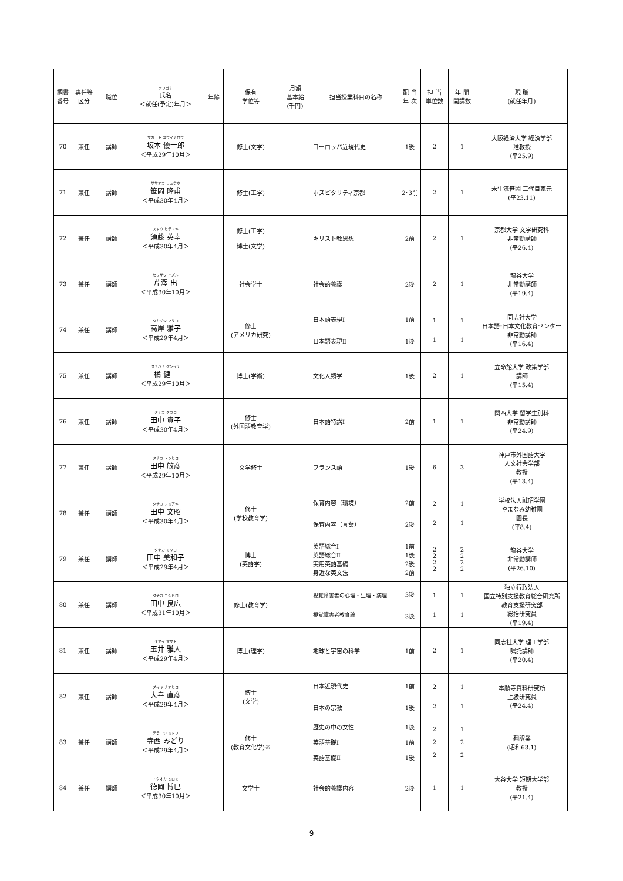| 調書 番号 | 専任等 区分 | 職位 | フリガナ 氏名 ＜就任(予定)年月＞ | 年齢 | 保有 学位等 | 月額 基本給 (千円) | 担当授業科目の名称 | 配 当 年 次 | 担 当 単位数 | 年 間 開講数 | 現 職 (就任年月) |
| --- | --- | --- | --- | --- | --- | --- | --- | --- | --- | --- | --- |
| 70 | 兼任 | 講師 | サカモト ユウイチロウ 坂本 優一郎 ＜平成29年10月＞ | | 修士(文学) | | ヨーロッパ近現代史 | 1後 | 2 | 1 | 大阪経済大学 経済学部 准教授 (平25.9) |
| 71 | 兼任 | 講師 | ササオカ リュウホ 笹岡 隆甫 ＜平成30年4月＞ | | 修士(工学) | | ホスピタリティ京都 | 2･3前 | 2 | 1 | 未生流笹岡 三代目家元 (平23.11) |
| 72 | 兼任 | 講師 | スドウ ヒデユキ 須藤 英幸 ＜平成30年4月＞ | | 修士(工学) 博士(文学) | | キリスト教思想 | 2前 | 2 | 1 | 京都大学 文学研究科 非常勤講師 (平26.4) |
| 73 | 兼任 | 講師 | セリザワ イズル 芹澤 出 ＜平成30年10月＞ | | 社会学士 | | 社会的養護 | 2後 | 2 | 1 | 龍谷大学 非常勤講師 (平19.4) |
| 74 | 兼任 | 講師 | タカギシ マサコ 高岸 雅子 ＜平成29年4月＞ | | 修士 (アメリカ研究) | | 日本語表現Ⅰ 日本語表現Ⅱ | 1前 1後 | 1 1 | 1 1 | 同志社大学 日本語･日本文化教育センター 非常勤講師 (平16.4) |
| 75 | 兼任 | 講師 | タチバナ ケンイチ 橘 健一 ＜平成29年10月＞ | | 博士(学術) | | 文化人類学 | 1後 | 2 | 1 | 立命館大学 政策学部 講師 (平15.4) |
| 76 | 兼任 | 講師 | タナカ タカコ 田中 貴子 ＜平成30年4月＞ | | 修士 (外国語教育学) | | 日本語特講Ⅰ | 2前 | 1 | 1 | 関西大学 留学生別科 非常勤講師 (平24.9) |
| 77 | 兼任 | 講師 | タナカ トシヒコ 田中 敏彦 ＜平成29年10月＞ | | 文学修士 | | フランス語 | 1後 | 6 | 3 | 神戸市外国語大学 人文社会学部 教授 (平13.4) |
| 78 | 兼任 | 講師 | タナカ フミアキ 田中 文昭 ＜平成30年4月＞ | | 修士 (学校教育学) | | 保育内容（環境） 保育内容（言葉） | 2前 2後 | 2 2 | 1 1 | 学校法人誠昭学園 やまなみ幼稚園 園長 (平8.4) |
| 79 | 兼任 | 講師 | タナカ ミワコ 田中 美和子 ＜平成29年4月＞ | | 博士 (英語学) | | 英語総合Ⅰ 英語総合Ⅱ 実用英語基礎 身近な英文法 | 1前 1後 2後 2前 | 2 2 2 2 | 2 2 2 2 | 龍谷大学 非常勤講師 (平26.10) |
| 80 | 兼任 | 講師 | タナカ ヨシヒロ 田中 良広 ＜平成31年10月＞ | | 修士(教育学) | | 視覚障害者の心理・生理・病理 視覚障害者教育論 | 3後 3後 | 1 1 | 1 1 | 独立行政法人 国立特別支援教育総合研究所 教育支援研究部 総括研究員 (平19.4) |
| 81 | 兼任 | 講師 | タマイ マサト 玉井 雅人 ＜平成29年4月＞ | | 博士(理学) | | 地球と宇宙の科学 | 1前 | 2 | 1 | 同志社大学 理工学部 嘱託講師 (平20.4) |
| 82 | 兼任 | 講師 | ダイキ ナオヒコ 大喜 直彦 ＜平成29年4月＞ | | 博士 (文学) | | 日本近現代史 日本の宗教 | 1前 1後 | 2 2 | 1 1 | 本願寺資料研究所 上級研究員 (平24.4) |
| 83 | 兼任 | 講師 | テラニシ ミドリ 寺西 みどり ＜平成29年4月＞ | | 修士 (教育文化学)※ | | 歴史の中の女性 英語基礎Ⅰ 英語基礎Ⅱ | 1後 1前 1後 | 2 2 2 | 1 2 2 | 翻訳業 (昭和63.1) |
| 84 | 兼任 | 講師 | トクオカ ヒロミ 徳岡 博巳 ＜平成30年10月＞ | | 文学士 | | 社会的養護内容 | 2後 | 1 | 1 | 大谷大学 短期大学部 教授 (平21.4) |
9